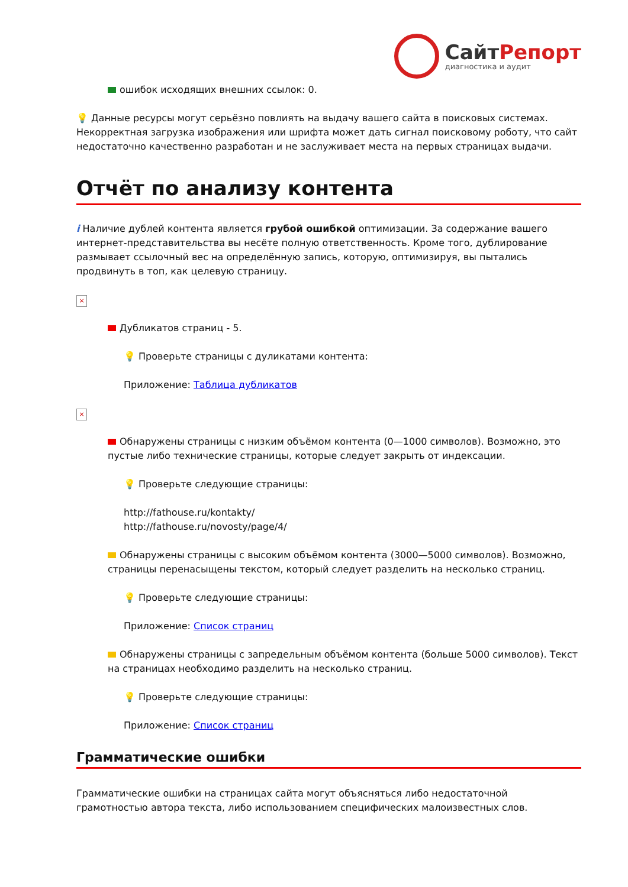СайтРепорт
диагностика и аудит
ошибок исходящих внешних ссылок: 0.
💡 Данные ресурсы могут серьёзно повлиять на выдачу вашего сайта в поисковых системах. Некорректная загрузка изображения или шрифта может дать сигнал поисковому роботу, что сайт недостаточно качественно разработан и не заслуживает места на первых страницах выдачи.
Отчёт по анализу контента
i Наличие дублей контента является грубой ошибкой оптимизации. За содержание вашего интернет-представительства вы несёте полную ответственность. Кроме того, дублирование размывает ссылочный вес на определённую запись, которую, оптимизируя, вы пытались продвинуть в топ, как целевую страницу.
×
Дубликатов страниц - 5.
💡 Проверьте страницы с дуликатами контента:
Приложение: Таблица дубликатов
×
Обнаружены страницы с низким объёмом контента (0—1000 символов). Возможно, это пустые либо технические страницы, которые следует закрыть от индексации.
💡 Проверьте следующие страницы:
http://fathouse.ru/kontakty/
http://fathouse.ru/novosty/page/4/
Обнаружены страницы с высоким объёмом контента (3000—5000 символов). Возможно, страницы перенасыщены текстом, который следует разделить на несколько страниц.
💡 Проверьте следующие страницы:
Приложение: Список страниц
Обнаружены страницы с запредельным объёмом контента (больше 5000 символов). Текст на страницах необходимо разделить на несколько страниц.
💡 Проверьте следующие страницы:
Приложение: Список страниц
Грамматические ошибки
Грамматические ошибки на страницах сайта могут объясняться либо недостаточной грамотностью автора текста, либо использованием специфических малоизвестных слов.